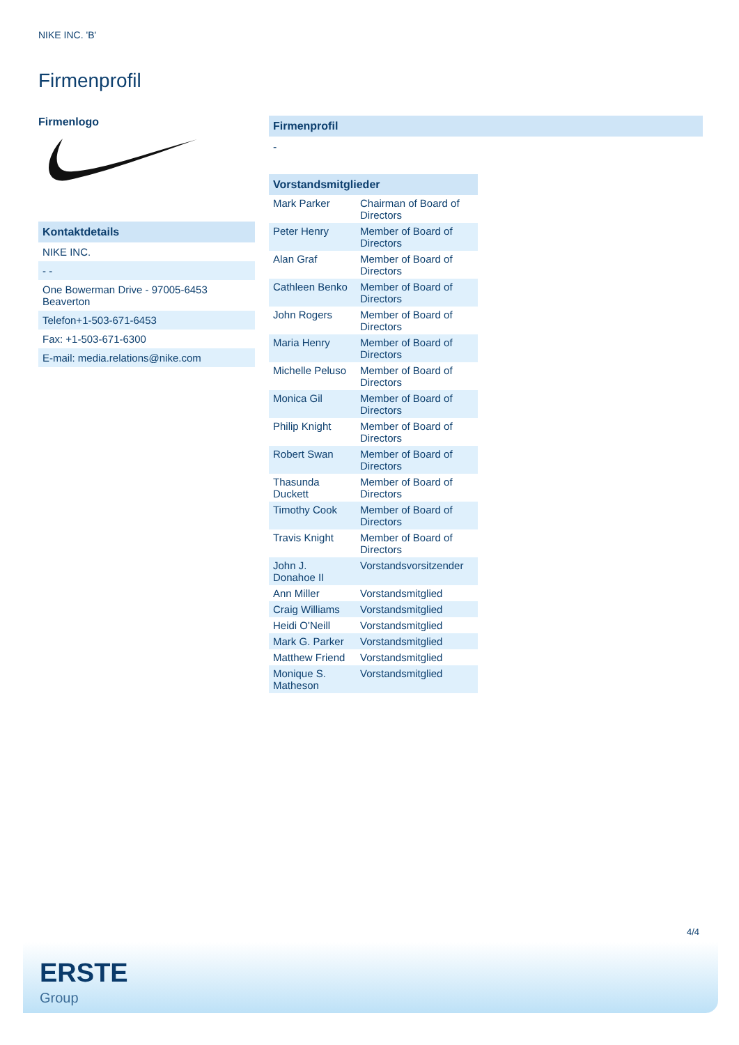NIKE INC. 'B'
Firmenprofil
Firmenlogo
Kontaktdetails
| NIKE INC. |
| - - |
| One Bowerman Drive - 97005-6453 Beaverton |
| Telefon+1-503-671-6453 |
| Fax: +1-503-671-6300 |
| E-mail: media.relations@nike.com |
Firmenprofil
-
Vorstandsmitglieder
| Mark Parker | Chairman of Board of Directors |
| Peter Henry | Member of Board of Directors |
| Alan Graf | Member of Board of Directors |
| Cathleen Benko | Member of Board of Directors |
| John Rogers | Member of Board of Directors |
| Maria Henry | Member of Board of Directors |
| Michelle Peluso | Member of Board of Directors |
| Monica Gil | Member of Board of Directors |
| Philip Knight | Member of Board of Directors |
| Robert Swan | Member of Board of Directors |
| Thasunda Duckett | Member of Board of Directors |
| Timothy Cook | Member of Board of Directors |
| Travis Knight | Member of Board of Directors |
| John J. Donahoe II | Vorstandsvorsitzender |
| Ann Miller | Vorstandsmitglied |
| Craig Williams | Vorstandsmitglied |
| Heidi O'Neill | Vorstandsmitglied |
| Mark G. Parker | Vorstandsmitglied |
| Matthew Friend | Vorstandsmitglied |
| Monique S. Matheson | Vorstandsmitglied |
4/4
ERSTE
Group